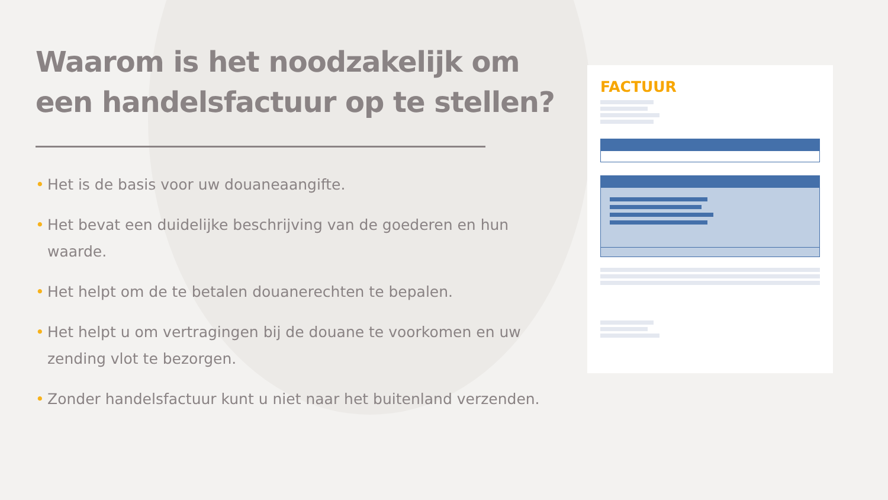Waarom is het noodzakelijk om een handelsfactuur op te stellen?
• Het is de basis voor uw douaneaangifte.
• Het bevat een duidelijke beschrijving van de goederen en hun waarde.
• Het helpt om de te betalen douanerechten te bepalen.
• Het helpt u om vertragingen bij de douane te voorkomen en uw zending vlot te bezorgen.
• Zonder handelsfactuur kunt u niet naar het buitenland verzenden.
FACTUUR